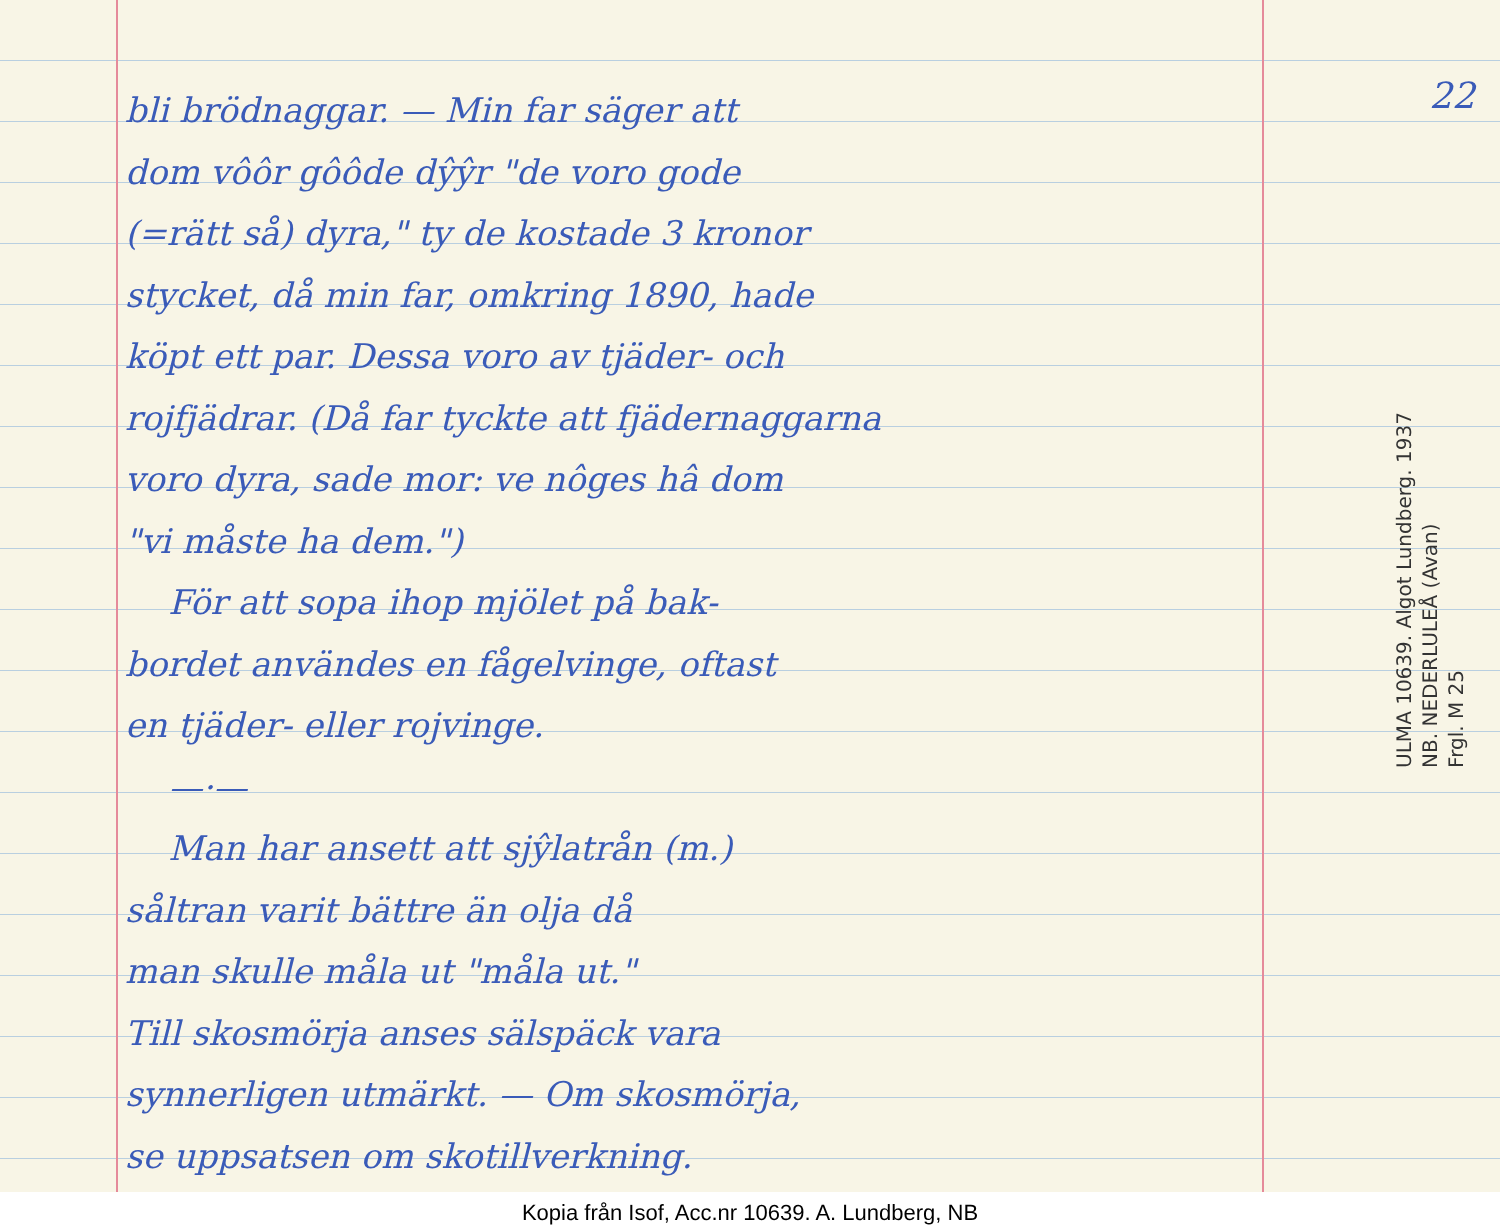bli brödnaggar. — Min far säger att
dom vôôr gôôde dŷŷr "de voro gode
(=rätt så) dyra," ty de kostade 3 kronor
stycket, då min far, omkring 1890, hade
köpt ett par. Dessa voro av tjäder- och
rojfjädrar. (Då far tyckte att fjädernaggarna
voro dyra, sade mor: ve nôges hâ dom
"vi måste ha dem.")
För att sopa ihop mjölet på bak-
bordet användes en fågelvinge, oftast
en tjäder- eller rojvinge.
—·—
Man har ansett att sjŷlatrån (m.)
såltran varit bättre än olja då
man skulle måla ut "måla ut."
Till skosmörja anses sälspäck vara
synnerligen utmärkt. — Om skosmörja,
se uppsatsen om skotillverkning.
22
ULMA 10639. Algot Lundberg. 1937
NB. NEDERLULEÅ (Avan)
Frgl. M 25
Kopia från Isof, Acc.nr 10639. A. Lundberg, NB